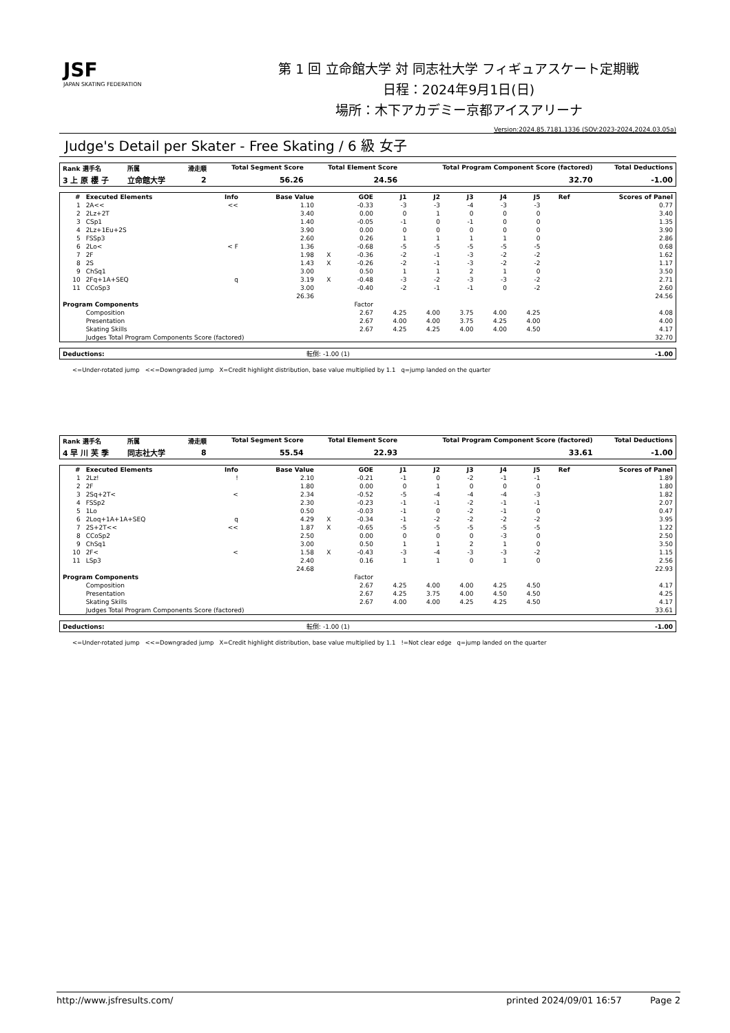JSF
JAPAN SKATING FEDERATION
第 1 回 立命館大学 対 同志社大学 フィギュアスケート定期戦
日程：2024年9月1日(日)
場所：木下アカデミー京都アイスアリーナ
Version:2024.85.7181.1336 (SOV:2023-2024,2024.03.05a)
Judge's Detail per Skater - Free Skating / 6 級 女子
| Rank 選手名 | 所属 | 滑走順 | Total Segment Score | Total Element Score | Total Program Component Score (factored) | Total Deductions |
| --- | --- | --- | --- | --- | --- | --- |
| 3 上 原 櫻 子 | 立命館大学 | 2 | 56.26 | 24.56 | 32.70 | -1.00 |
| # | Executed Elements | Info | Base Value | | GOE | J1 | J2 | J3 | J4 | J5 | Ref | Scores of Panel |
| --- | --- | --- | --- | --- | --- | --- | --- | --- | --- | --- | --- | --- |
| 1 | 2A<< | << | 1.10 | | -0.33 | -3 | -3 | -4 | -3 | -3 | | 0.77 |
| 2 | 2Lz+2T | | 3.40 | | 0.00 | 0 | 1 | 0 | 0 | 0 | | 3.40 |
| 3 | CSp1 | | 1.40 | | -0.05 | -1 | 0 | -1 | 0 | 0 | | 1.35 |
| 4 | 2Lz+1Eu+2S | | 3.90 | | 0.00 | 0 | 0 | 0 | 0 | 0 | | 3.90 |
| 5 | FSSp3 | | 2.60 | | 0.26 | 1 | 1 | 1 | 1 | 0 | | 2.86 |
| 6 | 2Lo< | < F | 1.36 | | -0.68 | -5 | -5 | -5 | -5 | -5 | | 0.68 |
| 7 | 2F | | 1.98 | X | -0.36 | -2 | -1 | -3 | -2 | -2 | | 1.62 |
| 8 | 2S | | 1.43 | X | -0.26 | -2 | -1 | -3 | -2 | -2 | | 1.17 |
| 9 | ChSq1 | | 3.00 | | 0.50 | 1 | 1 | 2 | 1 | 0 | | 3.50 |
| 10 | 2Fq+1A+SEQ | q | 3.19 | X | -0.48 | -3 | -2 | -3 | -3 | -2 | | 2.71 |
| 11 | CCoSp3 | | 3.00 | | -0.40 | -2 | -1 | -1 | 0 | -2 | | 2.60 |
| | | | 26.36 | | | | | | | | | 24.56 |
| Program Components | | | | | Factor | | | | | | | |
| | Composition | | | | 2.67 | 4.25 | 4.00 | 3.75 | 4.00 | 4.25 | | 4.08 |
| | Presentation | | | | 2.67 | 4.00 | 4.00 | 3.75 | 4.25 | 4.00 | | 4.00 |
| | Skating Skills | | | | 2.67 | 4.25 | 4.25 | 4.00 | 4.00 | 4.50 | | 4.17 |
| | Judges Total Program Components Score (factored) | | | | | | | | | | | 32.70 |
| Deductions: | 転倒: -1.00 (1) | -1.00 |
<=Under-rotated jump <<=Downgraded jump X=Credit highlight distribution, base value multiplied by 1.1 q=jump landed on the quarter
| Rank 選手名 | 所属 | 滑走順 | Total Segment Score | Total Element Score | Total Program Component Score (factored) | Total Deductions |
| --- | --- | --- | --- | --- | --- | --- |
| 4 早 川 芙 季 | 同志社大学 | 8 | 55.54 | 22.93 | 33.61 | -1.00 |
| # | Executed Elements | Info | Base Value | | GOE | J1 | J2 | J3 | J4 | J5 | Ref | Scores of Panel |
| --- | --- | --- | --- | --- | --- | --- | --- | --- | --- | --- | --- | --- |
| 1 | 2Lz! | ! | 2.10 | | -0.21 | -1 | 0 | -2 | -1 | -1 | | 1.89 |
| 2 | 2F | | 1.80 | | 0.00 | 0 | 1 | 0 | 0 | 0 | | 1.80 |
| 3 | 2Sq+2T< | < | 2.34 | | -0.52 | -5 | -4 | -4 | -4 | -3 | | 1.82 |
| 4 | FSSp2 | | 2.30 | | -0.23 | -1 | -1 | -2 | -1 | -1 | | 2.07 |
| 5 | 1Lo | | 0.50 | | -0.03 | -1 | 0 | -2 | -1 | 0 | | 0.47 |
| 6 | 2Loq+1A+1A+SEQ | q | 4.29 | X | -0.34 | -1 | -2 | -2 | -2 | -2 | | 3.95 |
| 7 | 2S+2T<< | << | 1.87 | X | -0.65 | -5 | -5 | -5 | -5 | -5 | | 1.22 |
| 8 | CCoSp2 | | 2.50 | | 0.00 | 0 | 0 | 0 | -3 | 0 | | 2.50 |
| 9 | ChSq1 | | 3.00 | | 0.50 | 1 | 1 | 2 | 1 | 0 | | 3.50 |
| 10 | 2F< | < | 1.58 | X | -0.43 | -3 | -4 | -3 | -3 | -2 | | 1.15 |
| 11 | LSp3 | | 2.40 | | 0.16 | 1 | 1 | 0 | 1 | 0 | | 2.56 |
| | | | 24.68 | | | | | | | | | 22.93 |
| Program Components | | | | | Factor | | | | | | | |
| | Composition | | | | 2.67 | 4.25 | 4.00 | 4.00 | 4.25 | 4.50 | | 4.17 |
| | Presentation | | | | 2.67 | 4.25 | 3.75 | 4.00 | 4.50 | 4.50 | | 4.25 |
| | Skating Skills | | | | 2.67 | 4.00 | 4.00 | 4.25 | 4.25 | 4.50 | | 4.17 |
| | Judges Total Program Components Score (factored) | | | | | | | | | | | 33.61 |
| Deductions: | 転倒: -1.00 (1) | -1.00 |
<=Under-rotated jump <<=Downgraded jump X=Credit highlight distribution, base value multiplied by 1.1 !=Not clear edge q=jump landed on the quarter
http://www.jsfresults.com/ printed 2024/09/01 16:57 Page 2